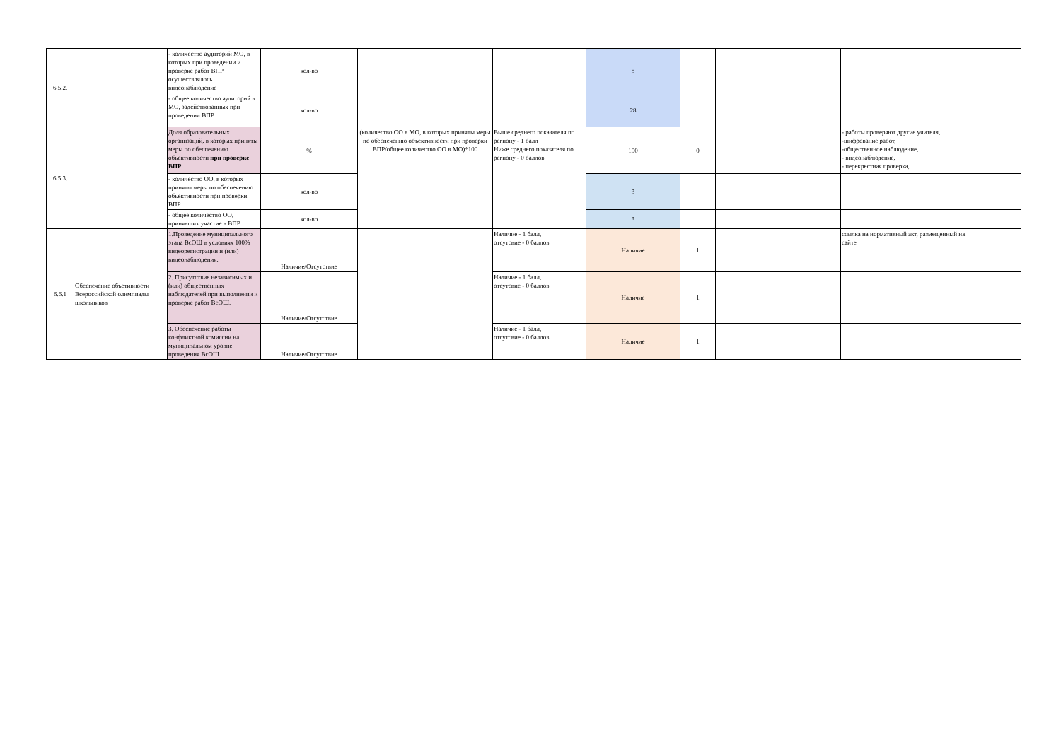| 6.5.2. | | - количество аудиторий МО, в которых при проведении и проверке работ ВПР осуществлялось видеонаблюдение | кол-во | | | 8 | | | | |
| | | - общее количество аудиторий в МО, задействованных при проведении ВПР | кол-во | | | 28 | | | | |
| 6.5.3. | | Доля образовательных организаций, в которых приняты меры по обеспечению объективности при проверке ВПР | % | (количество ОО в МО, в которых приняты меры по обеспечению объективности при проверки ВПР/общее количество ОО в МО)*100 | Выше среднего показателя по региону - 1 балл Ниже среднего показателя по региону - 0 баллов | 100 | 0 | | - работы проверяют другие учителя, -шифрование работ, -общественное наблюдение, - видеонаблюдение, - перекрестная проверка, | |
| | | - количество ОО, в которых приняты меры по обеспечению объективности при проверки ВПР | кол-во | | | 3 | | | | |
| | | - общее количество ОО, принявших участие в ВПР | кол-во | | | 3 | | | | |
| 6.6.1 | Обеспечение объетивности Всероссийской олимпиады школьников | 1.Проведение муниципального этапа ВсОШ в условиях 100% видеорегистрации и (или) видеонаблюдения. | Наличие/Отсутствие | | Наличие - 1 балл, отсутсвие - 0 баллов | Наличие | 1 | | ссылка на нормативный акт, размещенный на сайте | |
| | | 2. Присутствие независимых и (или) общественных наблюдателей при выполнении и проверке работ ВсОШ. | Наличие/Отсутствие | | Наличие - 1 балл, отсутсвие - 0 баллов | Наличие | 1 | | | |
| | | 3. Обеспечение работы конфликтной комиссии на муниципальном уровне проведения ВсОШ | Наличие/Отсутствие | | Наличие - 1 балл, отсутсвие - 0 баллов | Наличие | 1 | | | |